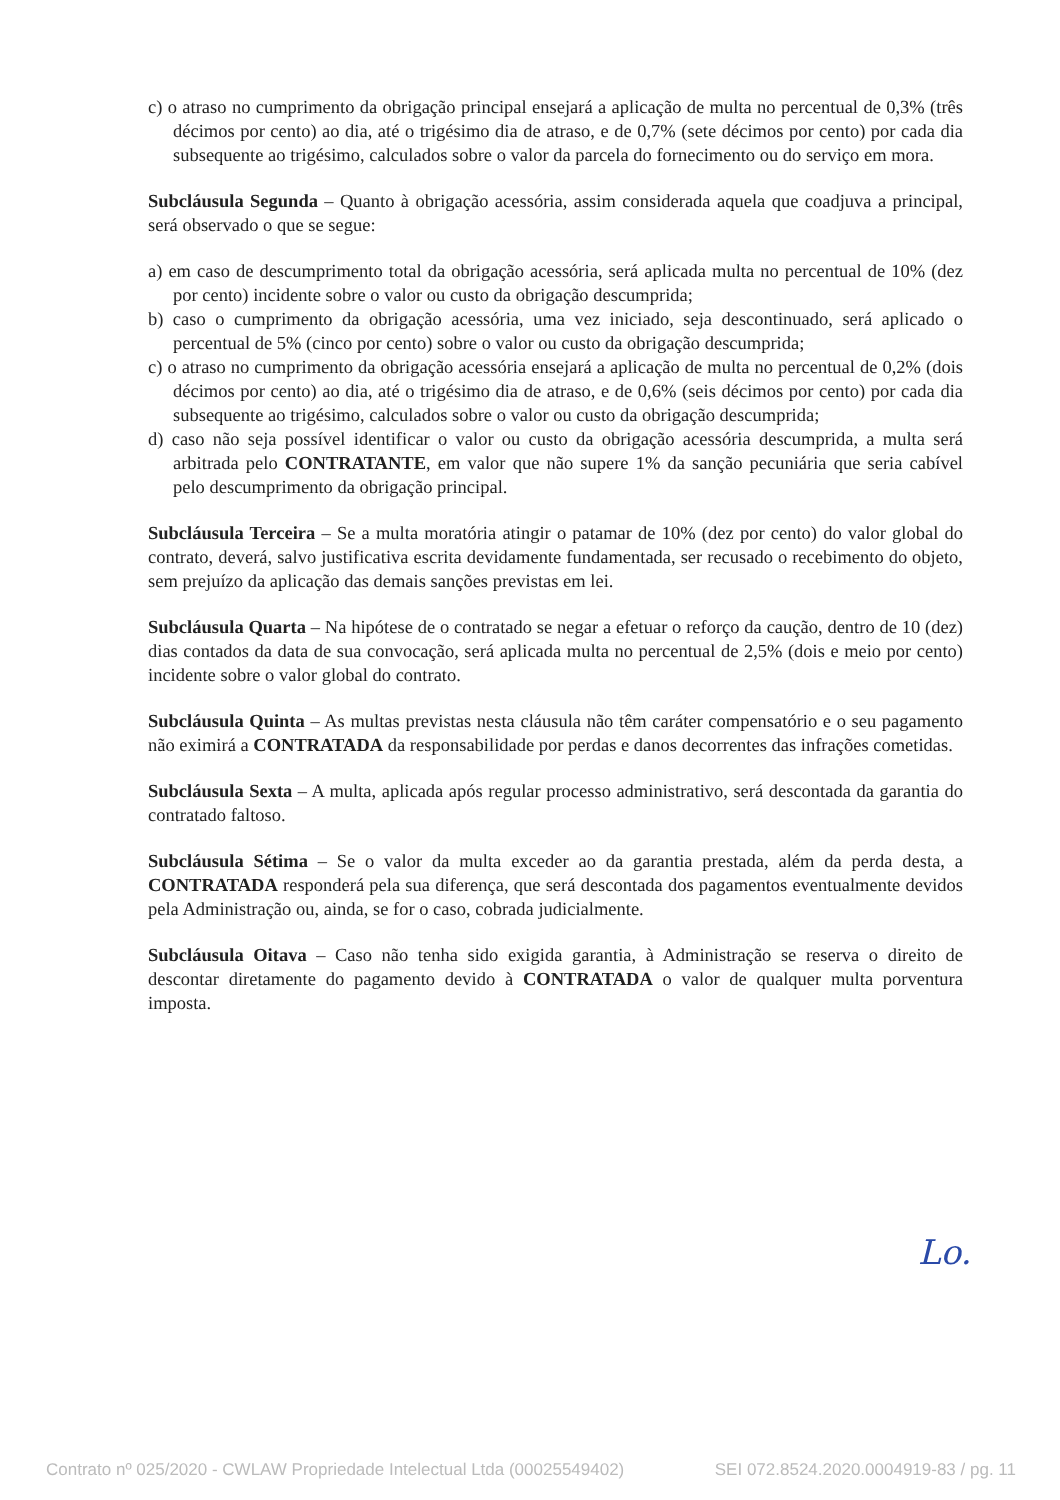c) o atraso no cumprimento da obrigação principal ensejará a aplicação de multa no percentual de 0,3% (três décimos por cento) ao dia, até o trigésimo dia de atraso, e de 0,7% (sete décimos por cento) por cada dia subsequente ao trigésimo, calculados sobre o valor da parcela do fornecimento ou do serviço em mora.
Subcláusula Segunda – Quanto à obrigação acessória, assim considerada aquela que coadjuva a principal, será observado o que se segue:
a) em caso de descumprimento total da obrigação acessória, será aplicada multa no percentual de 10% (dez por cento) incidente sobre o valor ou custo da obrigação descumprida;
b) caso o cumprimento da obrigação acessória, uma vez iniciado, seja descontinuado, será aplicado o percentual de 5% (cinco por cento) sobre o valor ou custo da obrigação descumprida;
c) o atraso no cumprimento da obrigação acessória ensejará a aplicação de multa no percentual de 0,2% (dois décimos por cento) ao dia, até o trigésimo dia de atraso, e de 0,6% (seis décimos por cento) por cada dia subsequente ao trigésimo, calculados sobre o valor ou custo da obrigação descumprida;
d) caso não seja possível identificar o valor ou custo da obrigação acessória descumprida, a multa será arbitrada pelo CONTRATANTE, em valor que não supere 1% da sanção pecuniária que seria cabível pelo descumprimento da obrigação principal.
Subcláusula Terceira – Se a multa moratória atingir o patamar de 10% (dez por cento) do valor global do contrato, deverá, salvo justificativa escrita devidamente fundamentada, ser recusado o recebimento do objeto, sem prejuízo da aplicação das demais sanções previstas em lei.
Subcláusula Quarta – Na hipótese de o contratado se negar a efetuar o reforço da caução, dentro de 10 (dez) dias contados da data de sua convocação, será aplicada multa no percentual de 2,5% (dois e meio por cento) incidente sobre o valor global do contrato.
Subcláusula Quinta – As multas previstas nesta cláusula não têm caráter compensatório e o seu pagamento não eximirá a CONTRATADA da responsabilidade por perdas e danos decorrentes das infrações cometidas.
Subcláusula Sexta – A multa, aplicada após regular processo administrativo, será descontada da garantia do contratado faltoso.
Subcláusula Sétima – Se o valor da multa exceder ao da garantia prestada, além da perda desta, a CONTRATADA responderá pela sua diferença, que será descontada dos pagamentos eventualmente devidos pela Administração ou, ainda, se for o caso, cobrada judicialmente.
Subcláusula Oitava – Caso não tenha sido exigida garantia, à Administração se reserva o direito de descontar diretamente do pagamento devido à CONTRATADA o valor de qualquer multa porventura imposta.
Lo.
Contrato nº 025/2020 - CWLAW Propriedade Intelectual Ltda (00025549402) SEI 072.8524.2020.0004919-83 / pg. 11